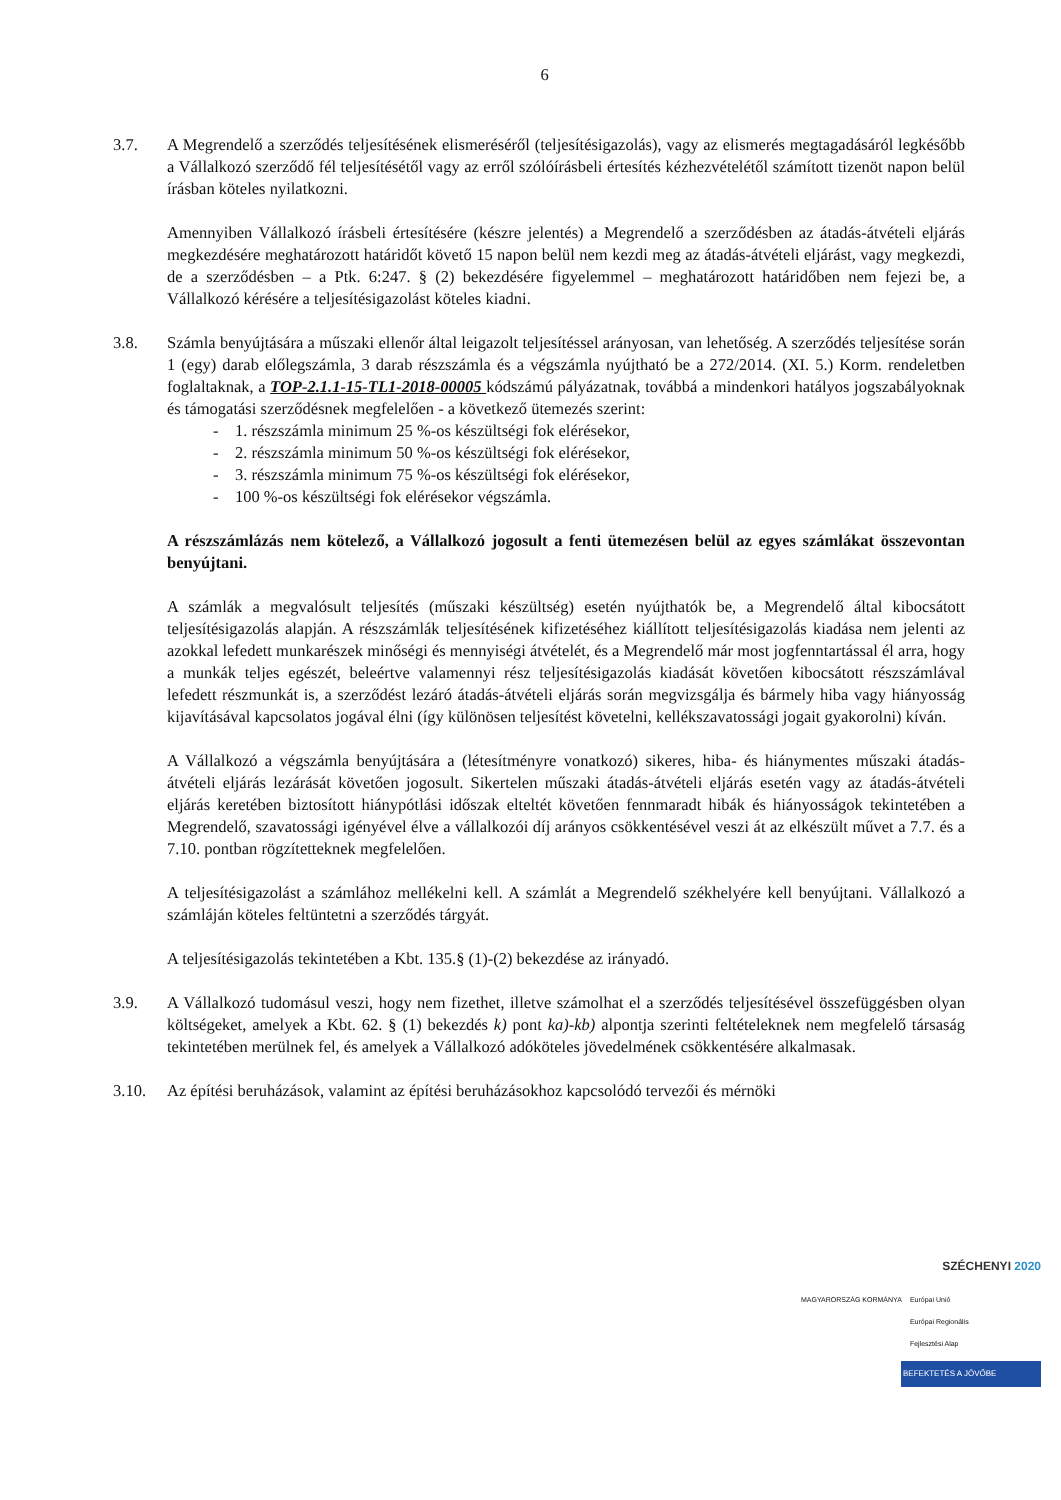6
3.7. A Megrendelő a szerződés teljesítésének elismeréséről (teljesítésigazolás), vagy az elismerés megtagadásáról legkésőbb a Vállalkozó szerződő fél teljesítésétől vagy az erről szólóírásbeli értesítés kézhezvételétől számított tizenöt napon belül írásban köteles nyilatkozni.
Amennyiben Vállalkozó írásbeli értesítésére (készre jelentés) a Megrendelő a szerződésben az átadás-átvételi eljárás megkezdésére meghatározott határidőt követő 15 napon belül nem kezdi meg az átadás-átvételi eljárást, vagy megkezdi, de a szerződésben – a Ptk. 6:247. § (2) bekezdésére figyelemmel – meghatározott határidőben nem fejezi be, a Vállalkozó kérésére a teljesítésigazolást köteles kiadni.
3.8. Számla benyújtására a műszaki ellenőr által leigazolt teljesítéssel arányosan, van lehetőség. A szerződés teljesítése során 1 (egy) darab előlegszámla, 3 darab részszámla és a végszámla nyújtható be a 272/2014. (XI. 5.) Korm. rendeletben foglaltaknak, a TOP-2.1.1-15-TL1-2018-00005 kódszámú pályázatnak, továbbá a mindenkori hatályos jogszabályoknak és támogatási szerződésnek megfelelően - a következő ütemezés szerint:
- 1. részszámla minimum 25 %-os készültségi fok elérésekor,
- 2. részszámla minimum 50 %-os készültségi fok elérésekor,
- 3. részszámla minimum 75 %-os készültségi fok elérésekor,
- 100 %-os készültségi fok elérésekor végszámla.
A részszámlázás nem kötelező, a Vállalkozó jogosult a fenti ütemezésen belül az egyes számlákat összevontan benyújtani.
A számlák a megvalósult teljesítés (műszaki készültség) esetén nyújthatók be, a Megrendelő által kibocsátott teljesítésigazolás alapján. A részszámlák teljesítésének kifizetéséhez kiállított teljesítésigazolás kiadása nem jelenti az azokkal lefedett munkarészek minőségi és mennyiségi átvételét, és a Megrendelő már most jogfenntartással él arra, hogy a munkák teljes egészét, beleértve valamennyi rész teljesítésigazolás kiadását követően kibocsátott részszámlával lefedett részmunkát is, a szerződést lezáró átadás-átvételi eljárás során megvizsgálja és bármely hiba vagy hiányosság kijavításával kapcsolatos jogával élni (így különösen teljesítést követelni, kellékszavatossági jogait gyakorolni) kíván.
A Vállalkozó a végszámla benyújtására a (létesítményre vonatkozó) sikeres, hiba- és hiánymentes műszaki átadás-átvételi eljárás lezárását követően jogosult. Sikertelen műszaki átadás-átvételi eljárás esetén vagy az átadás-átvételi eljárás keretében biztosított hiánypótlási időszak elteltét követően fennmaradt hibák és hiányosságok tekintetében a Megrendelő, szavatossági igényével élve a vállalkozói díj arányos csökkentésével veszi át az elkészült művet a 7.7. és a 7.10. pontban rögzítetteknek megfelelően.
A teljesítésigazolást a számlához mellékelni kell. A számlát a Megrendelő székhelyére kell benyújtani. Vállalkozó a számláján köteles feltüntetni a szerződés tárgyát.
A teljesítésigazolás tekintetében a Kbt. 135.§ (1)-(2) bekezdése az irányadó.
3.9. A Vállalkozó tudomásul veszi, hogy nem fizethet, illetve számolhat el a szerződés teljesítésével összefüggésben olyan költségeket, amelyek a Kbt. 62. § (1) bekezdés k) pont ka)-kb) alpontja szerinti feltételeknek nem megfelelő társaság tekintetében merülnek fel, és amelyek a Vállalkozó adóköteles jövedelmének csökkentésére alkalmasak.
3.10. Az építési beruházások, valamint az építési beruházásokhoz kapcsolódó tervezői és mérnöki
SZÉCHENYI 2020
MAGYARORSZÁG KORMÁNYA Európai Unió
Európai Regionális
Fejlesztési Alap
BEFEKTETÉS A JÖVŐBE